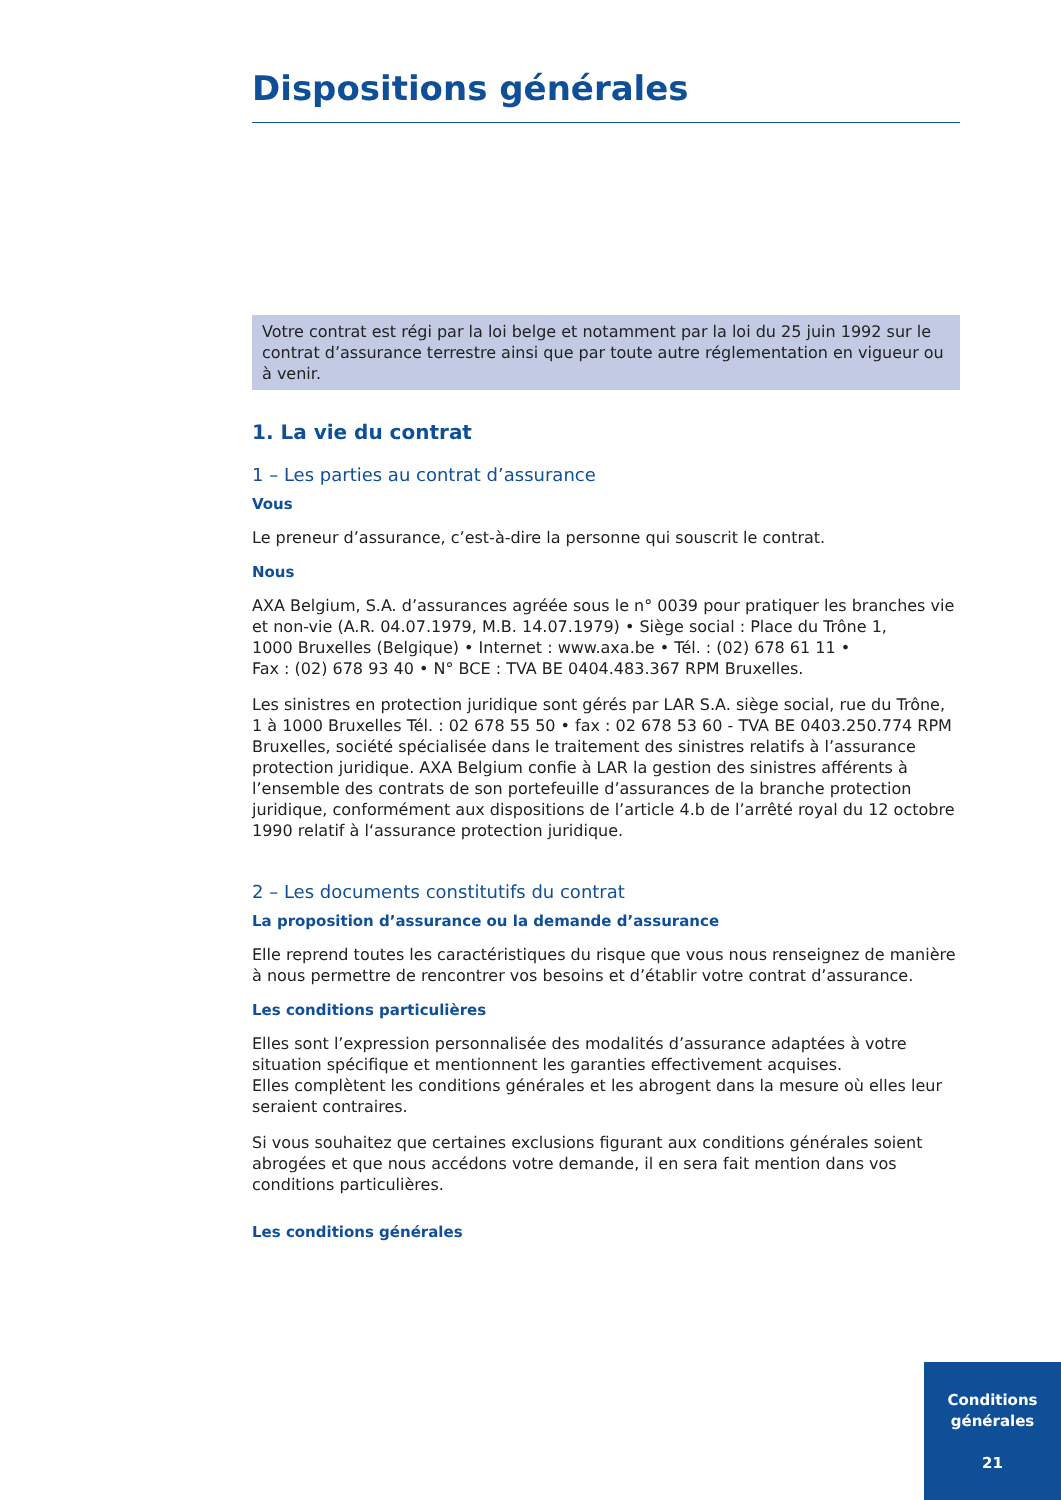Dispositions générales
Votre contrat est régi par la loi belge et notamment par la loi du 25 juin 1992 sur le contrat d’assurance terrestre ainsi que par toute autre réglementation en vigueur ou à venir.
1. La vie du contrat
1 – Les parties au contrat d’assurance
Vous
Le preneur d’assurance, c’est-à-dire la personne qui souscrit le contrat.
Nous
AXA Belgium, S.A. d’assurances agréée sous le n° 0039 pour pratiquer les branches vie et non-vie (A.R. 04.07.1979, M.B. 14.07.1979) • Siège social : Place du Trône 1,
1000 Bruxelles (Belgique) • Internet : www.axa.be • Tél. : (02) 678 61 11 •
Fax : (02) 678 93 40 • N° BCE : TVA BE 0404.483.367 RPM Bruxelles.
Les sinistres en protection juridique sont gérés par LAR S.A. siège social, rue du Trône, 1 à 1000 Bruxelles Tél. : 02 678 55 50 • fax : 02 678 53 60 - TVA BE 0403.250.774 RPM Bruxelles, société spécialisée dans le traitement des sinistres relatifs à l’assurance protection juridique. AXA Belgium confie à LAR la gestion des sinistres afférents à l’ensemble des contrats de son portefeuille d’assurances de la branche protection juridique, conformément aux dispositions de l’article 4.b de l’arrêté royal du 12 octobre 1990 relatif à l‘assurance protection juridique.
2 – Les documents constitutifs du contrat
La proposition d’assurance ou la demande d’assurance
Elle reprend toutes les caractéristiques du risque que vous nous renseignez de manière à nous permettre de rencontrer vos besoins et d’établir votre contrat d’assurance.
Les conditions particulières
Elles sont l’expression personnalisée des modalités d’assurance adaptées à votre situation spécifique et mentionnent les garanties effectivement acquises.
Elles complètent les conditions générales et les abrogent dans la mesure où elles leur seraient contraires.
Si vous souhaitez que certaines exclusions figurant aux conditions générales soient abrogées et que nous accédons votre demande, il en sera fait mention dans vos conditions particulières.
Les conditions générales
Conditions
générales
21